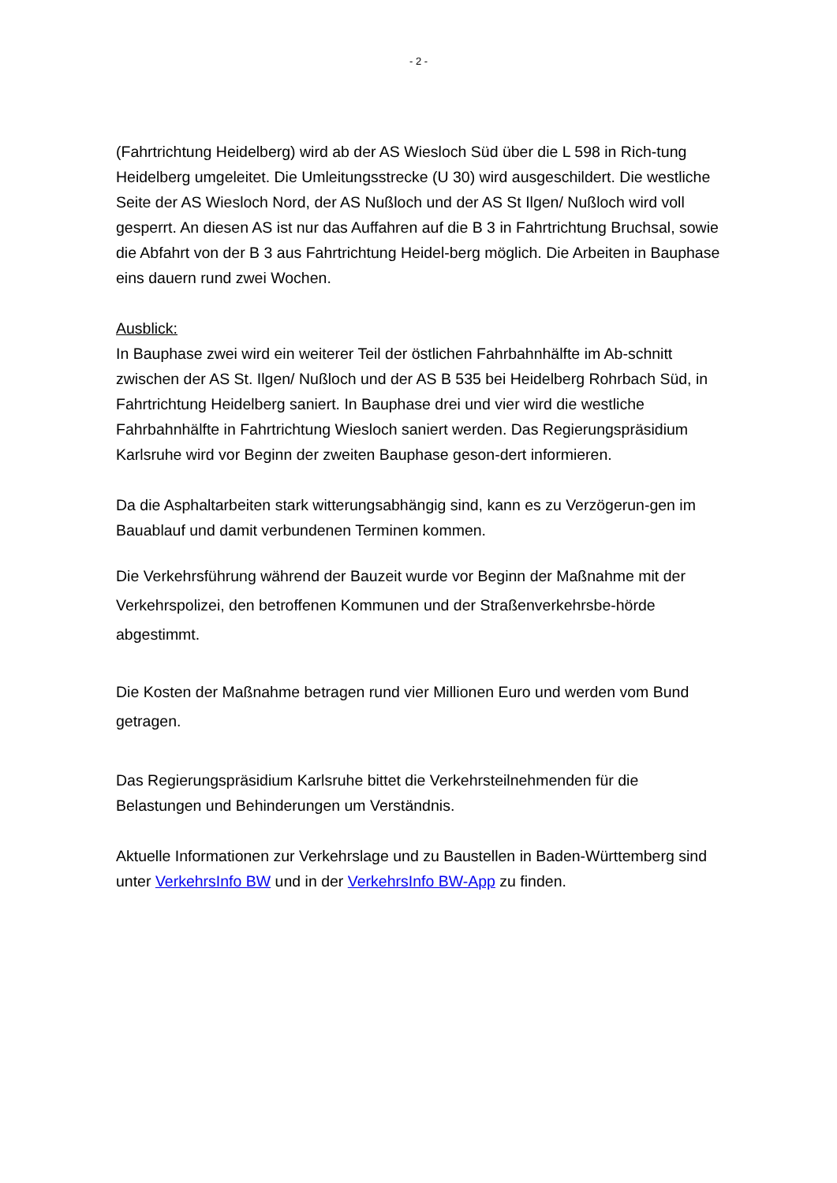- 2 -
(Fahrtrichtung Heidelberg) wird ab der AS Wiesloch Süd über die L 598 in Rich-tung Heidelberg umgeleitet. Die Umleitungsstrecke (U 30) wird ausgeschildert. Die westliche Seite der AS Wiesloch Nord, der AS Nußloch und der AS St Ilgen/ Nußloch wird voll gesperrt. An diesen AS ist nur das Auffahren auf die B 3 in Fahrtrichtung Bruchsal, sowie die Abfahrt von der B 3 aus Fahrtrichtung Heidel-berg möglich. Die Arbeiten in Bauphase eins dauern rund zwei Wochen.
Ausblick:
In Bauphase zwei wird ein weiterer Teil der östlichen Fahrbahnhälfte im Ab-schnitt zwischen der AS St. Ilgen/ Nußloch und der AS B 535 bei Heidelberg Rohrbach Süd, in Fahrtrichtung Heidelberg saniert. In Bauphase drei und vier wird die westliche Fahrbahnhälfte in Fahrtrichtung Wiesloch saniert werden. Das Regierungspräsidium Karlsruhe wird vor Beginn der zweiten Bauphase geson-dert informieren.
Da die Asphaltarbeiten stark witterungsabhängig sind, kann es zu Verzögerun-gen im Bauablauf und damit verbundenen Terminen kommen.
Die Verkehrsführung während der Bauzeit wurde vor Beginn der Maßnahme mit der Verkehrspolizei, den betroffenen Kommunen und der Straßenverkehrsbe-hörde abgestimmt.
Die Kosten der Maßnahme betragen rund vier Millionen Euro und werden vom Bund getragen.
Das Regierungspräsidium Karlsruhe bittet die Verkehrsteilnehmenden für die Belastungen und Behinderungen um Verständnis.
Aktuelle Informationen zur Verkehrslage und zu Baustellen in Baden-Württemberg sind unter VerkehrsInfo BW und in der VerkehrsInfo BW-App zu finden.